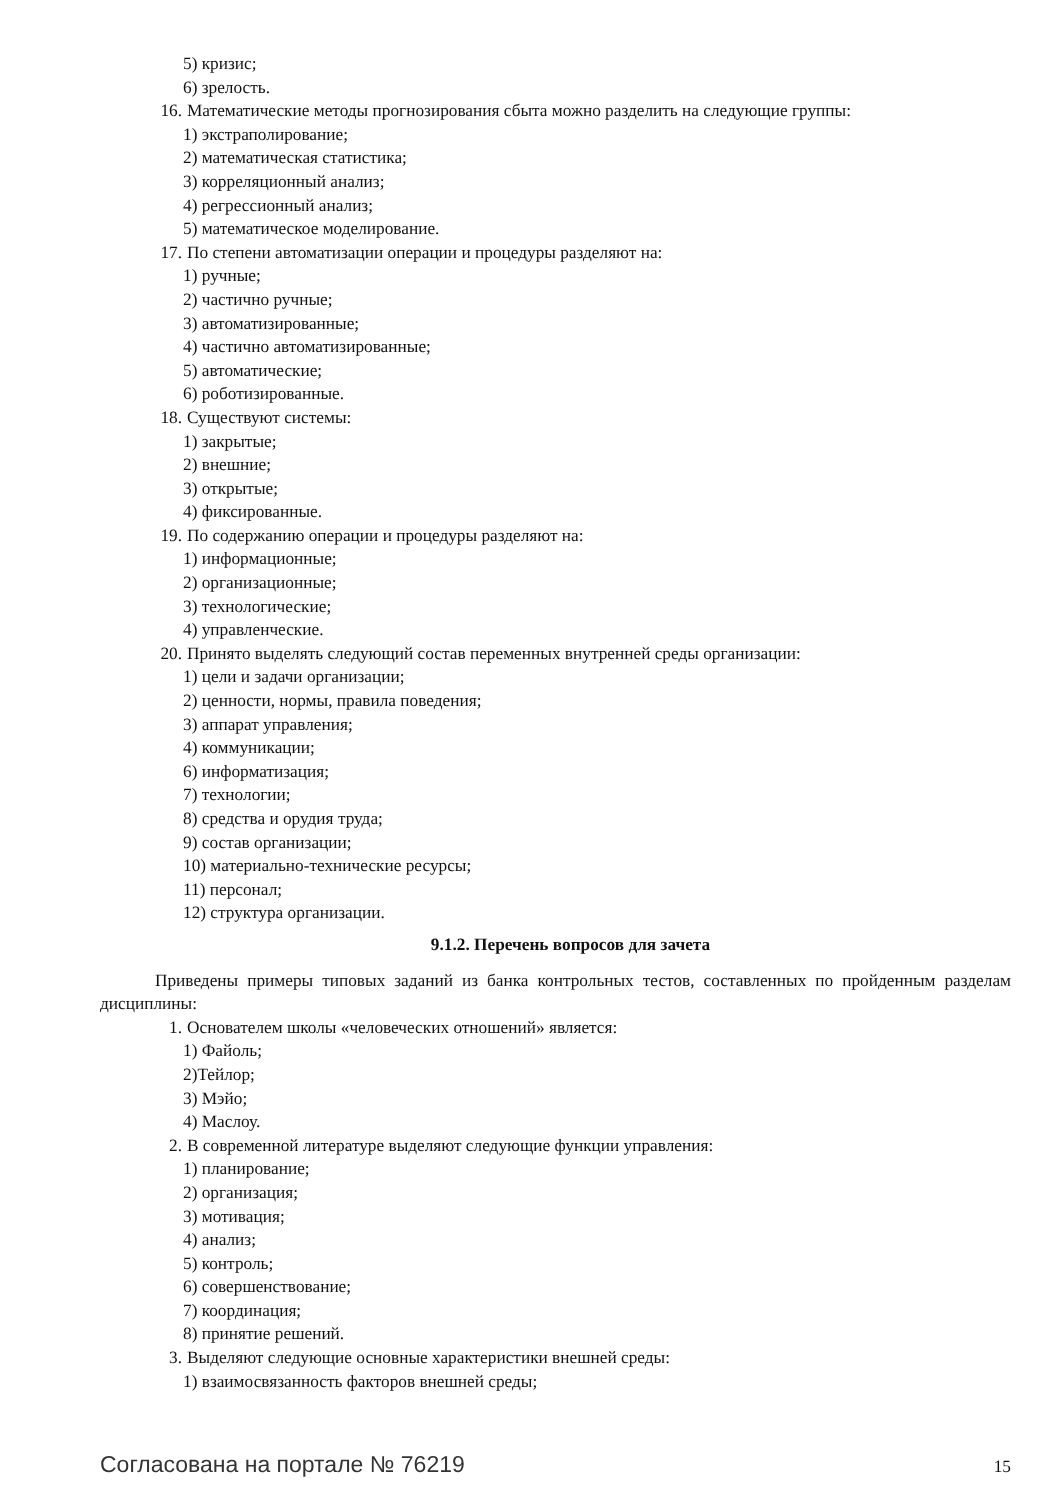5) кризис;
6) зрелость.
16. Математические методы прогнозирования сбыта можно разделить на следующие группы:
1) экстраполирование;
2) математическая статистика;
3) корреляционный анализ;
4) регрессионный анализ;
5) математическое моделирование.
17. По степени автоматизации операции и процедуры разделяют на:
1) ручные;
2) частично ручные;
3) автоматизированные;
4) частично автоматизированные;
5) автоматические;
6) роботизированные.
18. Существуют системы:
1) закрытые;
2) внешние;
3) открытые;
4) фиксированные.
19. По содержанию операции и процедуры разделяют на:
1) информационные;
2) организационные;
3) технологические;
4) управленческие.
20. Принято выделять следующий состав переменных внутренней среды организации:
1) цели и задачи организации;
2) ценности, нормы, правила поведения;
3) аппарат управления;
4) коммуникации;
6) информатизация;
7) технологии;
8) средства и орудия труда;
9) состав организации;
10) материально-технические ресурсы;
11) персонал;
12) структура организации.
9.1.2. Перечень вопросов для зачета
Приведены примеры типовых заданий из банка контрольных тестов, составленных по пройденным разделам дисциплины:
1. Основателем школы «человеческих отношений» является:
1) Файоль;
2)Тейлор;
3) Мэйо;
4) Маслоу.
2. В современной литературе выделяют следующие функции управления:
1) планирование;
2) организация;
3) мотивация;
4) анализ;
5) контроль;
6) совершенствование;
7) координация;
8) принятие решений.
3. Выделяют следующие основные характеристики внешней среды:
1) взаимосвязанность факторов внешней среды;
Согласована на портале № 76219 15